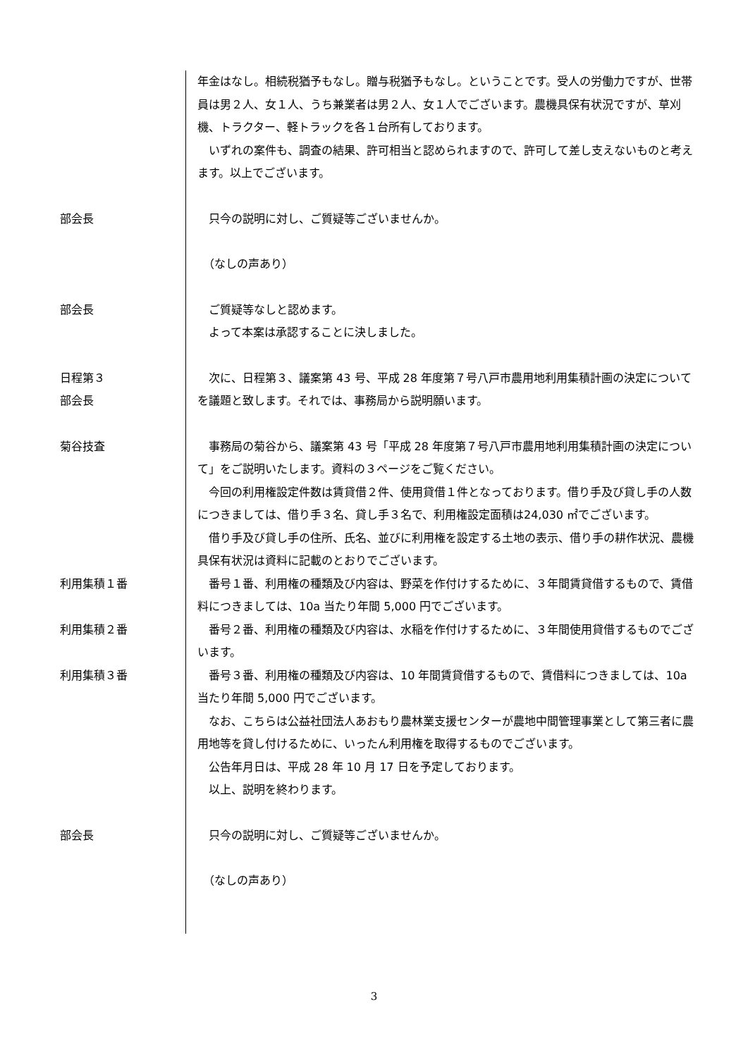年金はなし。相続税猶予もなし。贈与税猶予もなし。ということです。受人の労働力ですが、世帯員は男２人、女１人、うち兼業者は男２人、女１人でございます。農機具保有状況ですが、草刈機、トラクター、軽トラックを各１台所有しております。
　いずれの案件も、調査の結果、許可相当と認められますので、許可して差し支えないものと考えます。以上でございます。
部会長 　只今の説明に対し、ご質疑等ございませんか。
　（なしの声あり）
部会長 　ご質疑等なしと認めます。
　よって本案は承認することに決しました。
日程第３
部会長
　次に、日程第３、議案第 43 号、平成 28 年度第７号八戸市農用地利用集積計画の決定についてを議題と致します。それでは、事務局から説明願います。
菊谷技査 　事務局の菊谷から、議案第 43 号「平成 28 年度第７号八戸市農用地利用集積計画の決定について」をご説明いたします。資料の３ページをご覧ください。
　今回の利用権設定件数は賃貸借２件、使用貸借１件となっております。借り手及び貸し手の人数につきましては、借り手３名、貸し手３名で、利用権設定面積は24,030 ㎡でございます。
　借り手及び貸し手の住所、氏名、並びに利用権を設定する土地の表示、借り手の耕作状況、農機具保有状況は資料に記載のとおりでございます。
利用集積１番 　番号１番、利用権の種類及び内容は、野菜を作付けするために、３年間賃貸借するもので、賃借料につきましては、10a 当たり年間 5,000 円でございます。
利用集積２番 　番号２番、利用権の種類及び内容は、水稲を作付けするために、３年間使用貸借するものでございます。
利用集積３番 　番号３番、利用権の種類及び内容は、10 年間賃貸借するもので、賃借料につきましては、10a 当たり年間 5,000 円でございます。
　なお、こちらは公益社団法人あおもり農林業支援センターが農地中間管理事業として第三者に農用地等を貸し付けるために、いったん利用権を取得するものでございます。
　公告年月日は、平成 28 年 10 月 17 日を予定しております。
　以上、説明を終わります。
部会長 　只今の説明に対し、ご質疑等ございませんか。
　（なしの声あり）
3